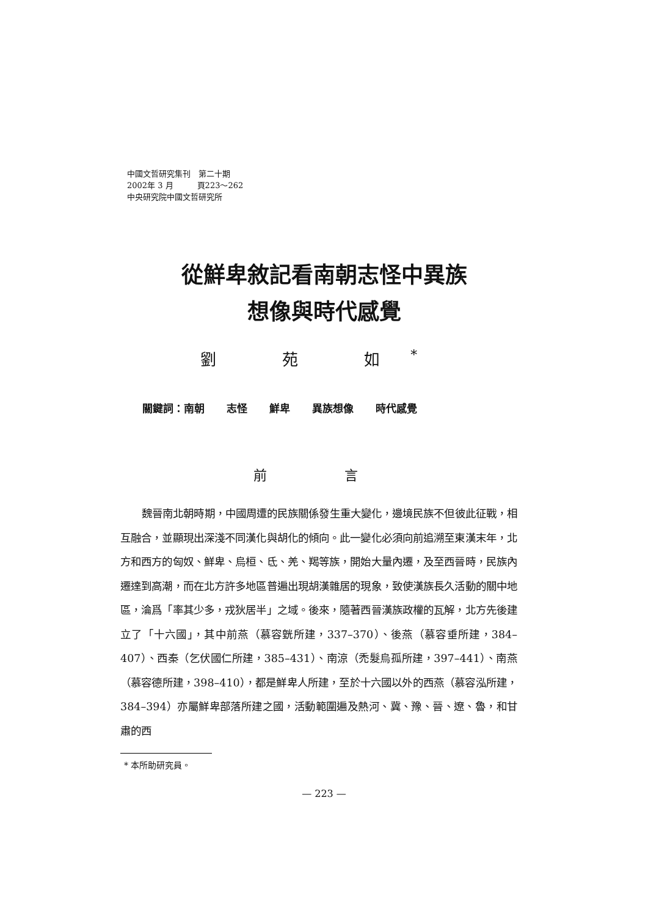中國文哲研究集刊　第二十期
2002年 3 月　　　頁223～262
中央研究院中國文哲研究所
從鮮卑敘記看南朝志怪中異族
想像與時代感覺
劉 苑 如<sup>*</sup>
關鍵詞：南朝 志怪 鮮卑 異族想像 時代感覺
前 言
魏晉南北朝時期，中國周遭的民族關係發生重大變化，邊境民族不但彼此征戰，相互融合，並顯現出深淺不同漢化與胡化的傾向。此一變化必須向前追溯至東漢末年，北方和西方的匈奴、鮮卑、烏桓、氐、羌、羯等族，開始大量內遷，及至西晉時，民族內遷達到高潮，而在北方許多地區普遍出現胡漢雜居的現象，致使漢族長久活動的關中地區，淪爲「率其少多，戎狄居半」之域。後來，隨著西晉漢族政權的瓦解，北方先後建立了「十六國」，其中前燕（慕容皝所建，337–370）、後燕（慕容垂所建，384–407）、西秦（乞伏國仁所建，385–431）、南涼（禿髮烏孤所建，397–441）、南燕（慕容德所建，398–410），都是鮮卑人所建，至於十六國以外的西燕（慕容泓所建，384–394）亦屬鮮卑部落所建之國，活動範圍遍及熱河、冀、豫、晉、遼、魯，和甘肅的西
* 本所助研究員。
— 223 —